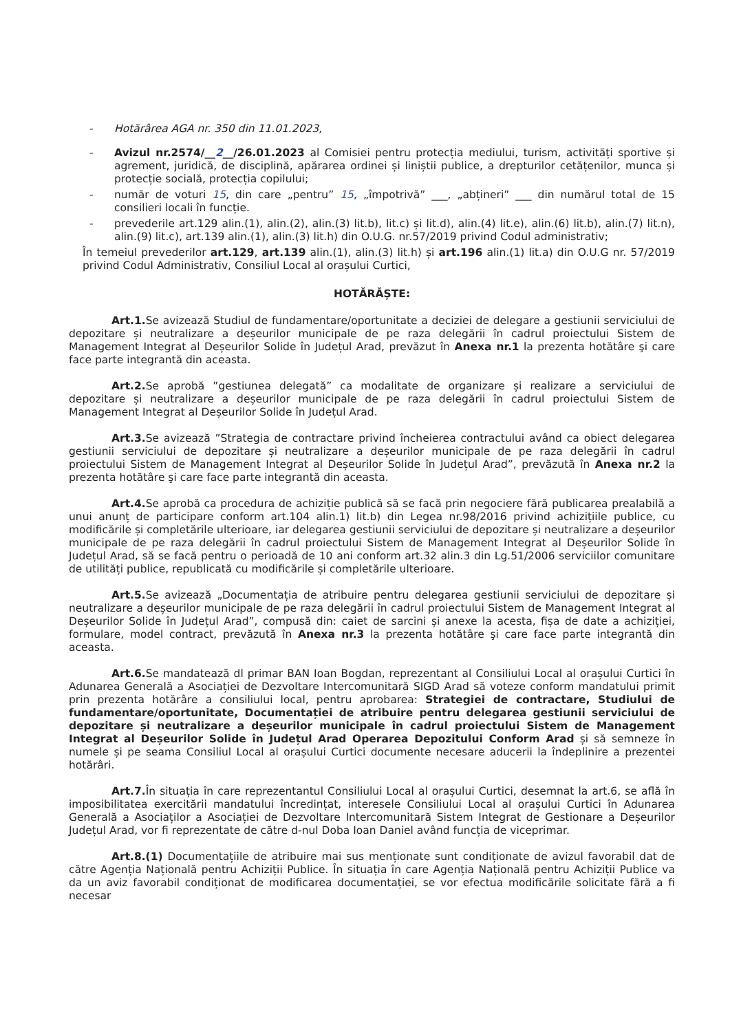- Hotărârea AGA nr. 350 din 11.01.2023,
- Avizul nr.2574/__2__/26.01.2023 al Comisiei pentru protecția mediului, turism, activități sportive și agrement, juridică, de disciplină, apărarea ordinei și liniștii publice, a drepturilor cetățenilor, munca și protecție socială, protecția copilului;
- număr de voturi 15, din care „pentru” 15, „împotrivă” ___, „abțineri” ___ din numărul total de 15 consilieri locali în funcție.
- prevederile art.129 alin.(1), alin.(2), alin.(3) lit.b), lit.c) și lit.d), alin.(4) lit.e), alin.(6) lit.b), alin.(7) lit.n), alin.(9) lit.c), art.139 alin.(1), alin.(3) lit.h) din O.U.G. nr.57/2019 privind Codul administrativ;
În temeiul prevederilor art.129, art.139 alin.(1), alin.(3) lit.h) și art.196 alin.(1) lit.a) din O.U.G nr. 57/2019 privind Codul Administrativ, Consiliul Local al orașului Curtici,
HOTĂRĂȘTE:
Art.1. Se avizează Studiul de fundamentare/oportunitate a deciziei de delegare a gestiunii serviciului de depozitare și neutralizare a deșeurilor municipale de pe raza delegării în cadrul proiectului Sistem de Management Integrat al Deșeurilor Solide în Județul Arad, prevăzut în Anexa nr.1 la prezenta hotătâre şi care face parte integrantă din aceasta.
Art.2. Se aprobă ”gestiunea delegată” ca modalitate de organizare și realizare a serviciului de depozitare și neutralizare a deșeurilor municipale de pe raza delegării în cadrul proiectului Sistem de Management Integrat al Deșeurilor Solide în Județul Arad.
Art.3. Se avizează ”Strategia de contractare privind încheierea contractului având ca obiect delegarea gestiunii serviciului de depozitare și neutralizare a deșeurilor municipale de pe raza delegării în cadrul proiectului Sistem de Management Integrat al Deșeurilor Solide în Județul Arad”, prevăzută în Anexa nr.2 la prezenta hotătâre şi care face parte integrantă din aceasta.
Art.4. Se aprobă ca procedura de achiziție publică să se facă prin negociere fără publicarea prealabilă a unui anunț de participare conform art.104 alin.1) lit.b) din Legea nr.98/2016 privind achizițiile publice, cu modificările și completările ulterioare, iar delegarea gestiunii serviciului de depozitare și neutralizare a deșeurilor municipale de pe raza delegării în cadrul proiectului Sistem de Management Integrat al Deșeurilor Solide în Județul Arad, să se facă pentru o perioadă de 10 ani conform art.32 alin.3 din Lg.51/2006 serviciilor comunitare de utilități publice, republicată cu modificările și completările ulterioare.
Art.5. Se avizează „Documentația de atribuire pentru delegarea gestiunii serviciului de depozitare și neutralizare a deșeurilor municipale de pe raza delegării în cadrul proiectului Sistem de Management Integrat al Deșeurilor Solide în Județul Arad”, compusă din: caiet de sarcini și anexe la acesta, fișa de date a achiziției, formulare, model contract, prevăzută în Anexa nr.3 la prezenta hotătâre şi care face parte integrantă din aceasta.
Art.6. Se mandatează dl primar BAN Ioan Bogdan, reprezentant al Consiliului Local al orașului Curtici în Adunarea Generală a Asociației de Dezvoltare Intercomunitară SIGD Arad să voteze conform mandatului primit prin prezenta hotărâre a consiliului local, pentru aprobarea: Strategiei de contractare, Studiului de fundamentare/oportunitate, Documentației de atribuire pentru delegarea gestiunii serviciului de depozitare și neutralizare a deșeurilor municipale în cadrul proiectului Sistem de Management Integrat al Deșeurilor Solide în Județul Arad Operarea Depozitului Conform Arad și să semneze în numele și pe seama Consiliul Local al orașului Curtici documente necesare aducerii la îndeplinire a prezentei hotărâri.
Art.7. În situația în care reprezentantul Consiliului Local al orașului Curtici, desemnat la art.6, se află în imposibilitatea exercitării mandatului încredințat, interesele Consiliului Local al orașului Curtici în Adunarea Generală a Asociaților a Asociației de Dezvoltare Intercomunitară Sistem Integrat de Gestionare a Deșeurilor Județul Arad, vor fi reprezentate de către d-nul Doba Ioan Daniel având funcția de viceprimar.
Art.8.(1) Documentațiile de atribuire mai sus menționate sunt condiționate de avizul favorabil dat de către Agenția Națională pentru Achiziții Publice. În situația în care Agenția Națională pentru Achiziții Publice va da un aviz favorabil condiționat de modificarea documentației, se vor efectua modificările solicitate fără a fi necesar